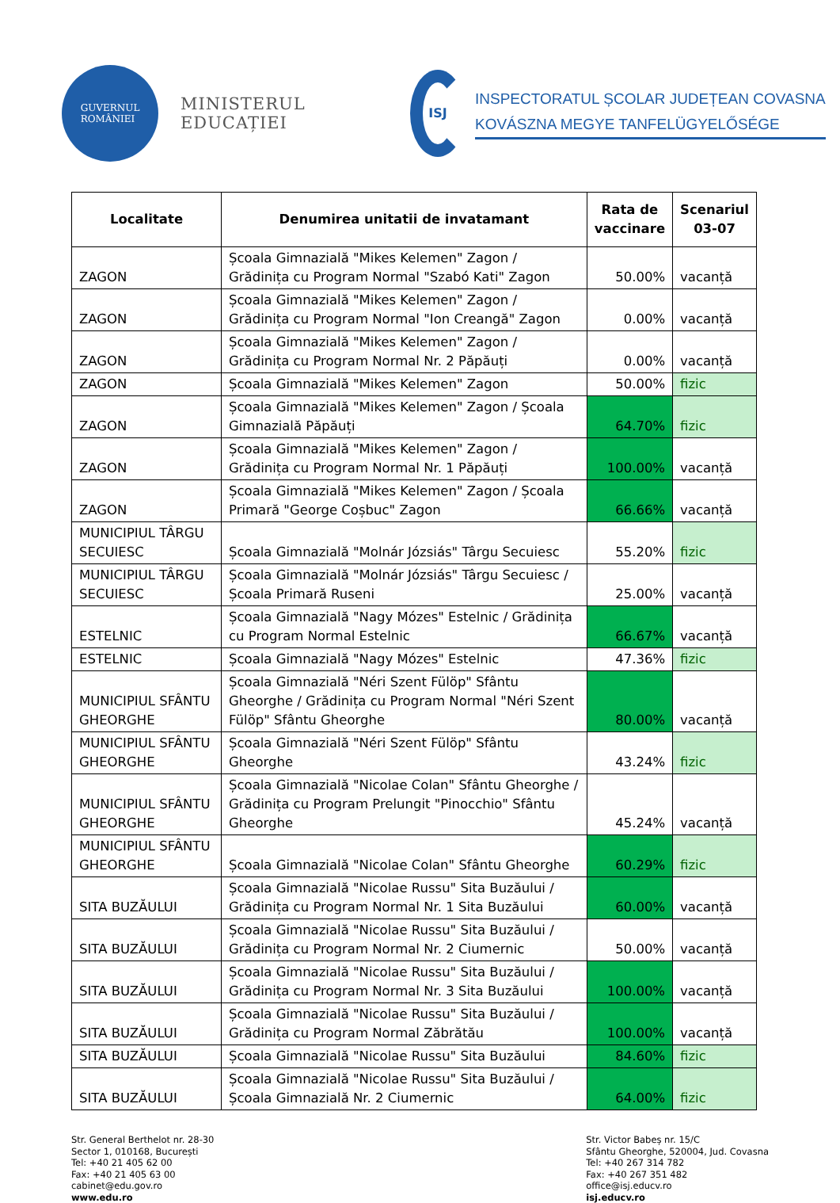GUVERNUL
ROMÂNIEI
MINISTERUL EDUCAȚIEI
ISJ
INSPECTORATUL ȘCOLAR JUDEȚEAN COVASNA
KOVÁSZNA MEGYE TANFELÜGYELŐSÉGE
| Localitate | Denumirea unitatii de invatamant | Rata de vaccinare | Scenariul 03-07 |
| --- | --- | --- | --- |
| ZAGON | Școala Gimnazială "Mikes Kelemen" Zagon / Grădinița cu Program Normal "Szabó Kati" Zagon | 50.00% | vacanță |
| ZAGON | Școala Gimnazială "Mikes Kelemen" Zagon / Grădinița cu Program Normal "Ion Creangă" Zagon | 0.00% | vacanță |
| ZAGON | Școala Gimnazială "Mikes Kelemen" Zagon / Grădinița cu Program Normal Nr. 2 Păpăuți | 0.00% | vacanță |
| ZAGON | Școala Gimnazială "Mikes Kelemen" Zagon | 50.00% | fizic |
| ZAGON | Școala Gimnazială "Mikes Kelemen" Zagon / Școala Gimnazială Păpăuți | 64.70% | fizic |
| ZAGON | Școala Gimnazială "Mikes Kelemen" Zagon / Grădinița cu Program Normal Nr. 1 Păpăuți | 100.00% | vacanță |
| ZAGON | Școala Gimnazială "Mikes Kelemen" Zagon / Școala Primară "George Coșbuc" Zagon | 66.66% | vacanță |
| MUNICIPIUL TÂRGU SECUIESC | Școala Gimnazială "Molnár Józsiás" Târgu Secuiesc | 55.20% | fizic |
| MUNICIPIUL TÂRGU SECUIESC | Școala Gimnazială "Molnár Józsiás" Târgu Secuiesc / Școala Primară Ruseni | 25.00% | vacanță |
| ESTELNIC | Școala Gimnazială "Nagy Mózes" Estelnic / Grădinița cu Program Normal Estelnic | 66.67% | vacanță |
| ESTELNIC | Școala Gimnazială "Nagy Mózes" Estelnic | 47.36% | fizic |
| MUNICIPIUL SFÂNTU GHEORGHE | Școala Gimnazială "Néri Szent Fülöp" Sfântu Gheorghe / Grădinița cu Program Normal "Néri Szent Fülöp" Sfântu Gheorghe | 80.00% | vacanță |
| MUNICIPIUL SFÂNTU GHEORGHE | Școala Gimnazială "Néri Szent Fülöp" Sfântu Gheorghe | 43.24% | fizic |
| MUNICIPIUL SFÂNTU GHEORGHE | Școala Gimnazială "Nicolae Colan" Sfântu Gheorghe / Grădinița cu Program Prelungit "Pinocchio" Sfântu Gheorghe | 45.24% | vacanță |
| MUNICIPIUL SFÂNTU GHEORGHE | Școala Gimnazială "Nicolae Colan" Sfântu Gheorghe | 60.29% | fizic |
| SITA BUZĂULUI | Școala Gimnazială "Nicolae Russu" Sita Buzăului / Grădinița cu Program Normal Nr. 1 Sita Buzăului | 60.00% | vacanță |
| SITA BUZĂULUI | Școala Gimnazială "Nicolae Russu" Sita Buzăului / Grădinița cu Program Normal Nr. 2 Ciumernic | 50.00% | vacanță |
| SITA BUZĂULUI | Școala Gimnazială "Nicolae Russu" Sita Buzăului / Grădinița cu Program Normal Nr. 3 Sita Buzăului | 100.00% | vacanță |
| SITA BUZĂULUI | Școala Gimnazială "Nicolae Russu" Sita Buzăului / Grădinița cu Program Normal Zăbrătău | 100.00% | vacanță |
| SITA BUZĂULUI | Școala Gimnazială "Nicolae Russu" Sita Buzăului | 84.60% | fizic |
| SITA BUZĂULUI | Școala Gimnazială "Nicolae Russu" Sita Buzăului / Școala Gimnazială Nr. 2 Ciumernic | 64.00% | fizic |
Str. General Berthelot nr. 28-30
Sector 1, 010168, București
Tel: +40 21 405 62 00
Fax: +40 21 405 63 00
cabinet@edu.gov.ro
www.edu.ro
Str. Victor Babeș nr. 15/C
Sfântu Gheorghe, 520004, Jud. Covasna
Tel: +40 267 314 782
Fax: +40 267 351 482
office@isj.educv.ro
isj.educv.ro